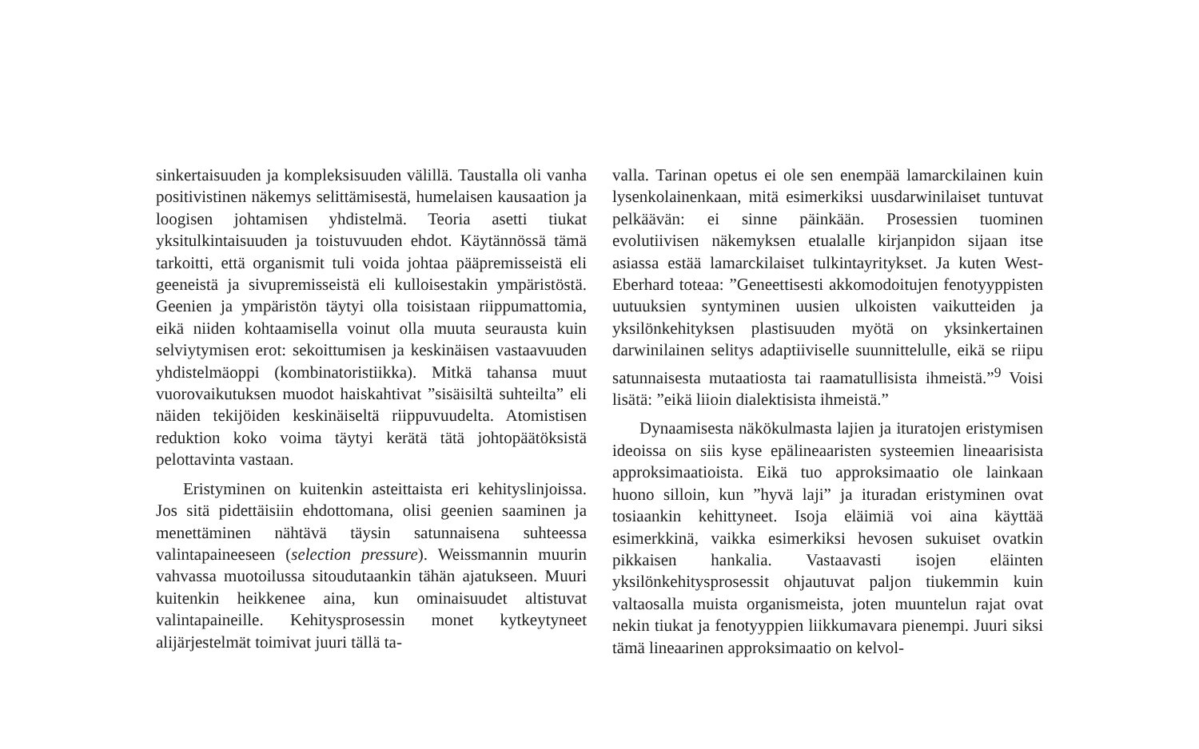sinkertaisuuden ja kompleksisuuden välillä. Taustalla oli vanha positivistinen näkemys selittämisestä, humelaisen kausaation ja loogisen johtamisen yhdistelmä. Teoria asetti tiukat yksitulkintaisuuden ja toistuvuuden ehdot. Käytännössä tämä tarkoitti, että organismit tuli voida johtaa pääpremisseistä eli geeneistä ja sivupremisseistä eli kulloisestakin ympäristöstä. Geenien ja ympäristön täytyi olla toisistaan riippumattomia, eikä niiden kohtaamisella voinut olla muuta seurausta kuin selviytymisen erot: sekoittumisen ja keskinäisen vastaavuuden yhdistelmäoppi (kombinatoristiikka). Mitkä tahansa muut vuorovaikutuksen muodot haiskahtivat ”sisäisiltä suhteilta” eli näiden tekijöiden keskinäiseltä riippuvuudelta. Atomistisen reduktion koko voima täytyi kerätä tätä johtopäätöksistä pelottavinta vastaan.
Eristyminen on kuitenkin asteittaista eri kehityslinjoissa. Jos sitä pidettäisiin ehdottomana, olisi geenien saaminen ja menettäminen nähtävä täysin satunnaisena suhteessa valintapaineeseen (selection pressure). Weissmannin muurin vahvassa muotoilussa sitoudutaankin tähän ajatukseen. Muuri kuitenkin heikkenee aina, kun ominaisuudet altistuvat valintapaineille. Kehitysprosessin monet kytkeytyneet alijärjestelmät toimivat juuri tällä ta-
valla. Tarinan opetus ei ole sen enempää lamarckilainen kuin lysenkolainenkaan, mitä esimerkiksi uusdarwinilaiset tuntuvat pelkäävän: ei sinne päinkään. Prosessien tuominen evolutiivisen näkemyksen etualalle kirjanpidon sijaan itse asiassa estää lamarckilaiset tulkintayritykset. Ja kuten West-Eberhard toteaa: ”Geneettisesti akkomodoitujen fenotyyppisten uutuuksien syntyminen uusien ulkoisten vaikutteiden ja yksilönkehityksen plastisuuden myötä on yksinkertainen darwinilainen selitys adaptiiviselle suunnittelulle, eikä se riipu satunnaisesta mutaatiosta tai raamatullisista ihmeistä.”<sup>9</sup> Voisi lisätä: ”eikä liioin dialektisista ihmeistä.”
Dynaamisesta näkökulmasta lajien ja ituratojen eristymisen ideoissa on siis kyse epälineaaristen systeemien lineaarisista approksimaatioista. Eikä tuo approksimaatio ole lainkaan huono silloin, kun ”hyvä laji” ja ituradan eristyminen ovat tosiaankin kehittyneet. Isoja eläimiä voi aina käyttää esimerkkinä, vaikka esimerkiksi hevosen sukuiset ovatkin pikkaisen hankalia. Vastaavasti isojen eläinten yksilönkehitysprosessit ohjautuvat paljon tiukemmin kuin valtaosalla muista organismeista, joten muuntelun rajat ovat nekin tiukat ja fenotyyppien liikkumavara pienempi. Juuri siksi tämä lineaarinen approksimaatio on kelvol-